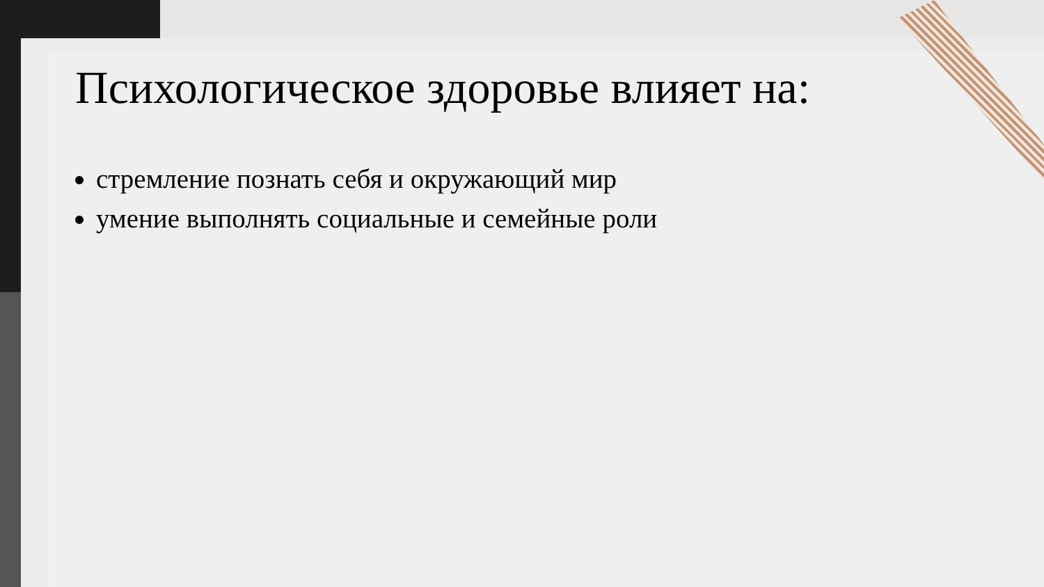Психологическое здоровье влияет на:
стремление познать себя и окружающий мир
умение выполнять социальные и семейные роли